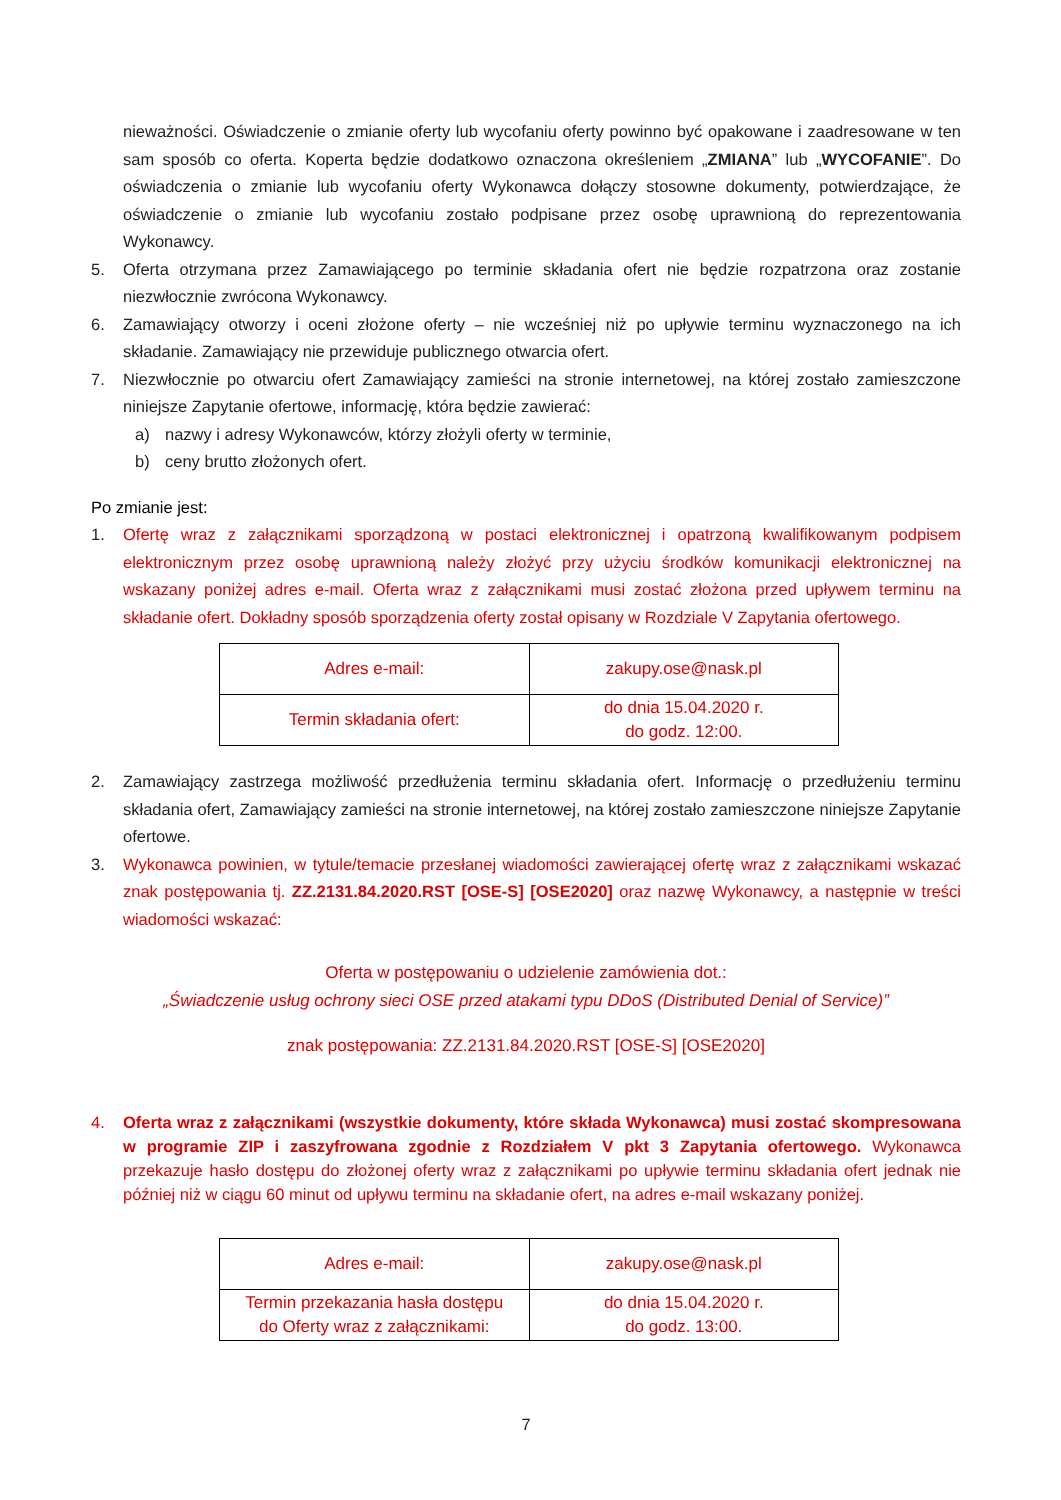nieważności. Oświadczenie o zmianie oferty lub wycofaniu oferty powinno być opakowane i zaadresowane w ten sam sposób co oferta. Koperta będzie dodatkowo oznaczona określeniem „ZMIANA” lub „WYCOFANIE”. Do oświadczenia o zmianie lub wycofaniu oferty Wykonawca dołączy stosowne dokumenty, potwierdzające, że oświadczenie o zmianie lub wycofaniu zostało podpisane przez osobę uprawnioną do reprezentowania Wykonawcy.
5. Oferta otrzymana przez Zamawiającego po terminie składania ofert nie będzie rozpatrzona oraz zostanie niezwłocznie zwrócona Wykonawcy.
6. Zamawiający otworzy i oceni złożone oferty – nie wcześniej niż po upływie terminu wyznaczonego na ich składanie. Zamawiający nie przewiduje publicznego otwarcia ofert.
7. Niezwłocznie po otwarciu ofert Zamawiający zamieści na stronie internetowej, na której zostało zamieszczone niniejsze Zapytanie ofertowe, informację, która będzie zawierać:
a) nazwy i adresy Wykonawców, którzy złożyli oferty w terminie,
b) ceny brutto złożonych ofert.
Po zmianie jest:
1. Ofertę wraz z załącznikami sporządzoną w postaci elektronicznej i opatrzoną kwalifikowanym podpisem elektronicznym przez osobę uprawnioną należy złożyć przy użyciu środków komunikacji elektronicznej na wskazany poniżej adres e-mail. Oferta wraz z załącznikami musi zostać złożona przed upływem terminu na składanie ofert. Dokładny sposób sporządzenia oferty został opisany w Rozdziale V Zapytania ofertowego.
| Adres e-mail: | zakupy.ose@nask.pl |
| Termin składania ofert: | do dnia 15.04.2020 r. do godz. 12:00. |
2. Zamawiający zastrzega możliwość przedłużenia terminu składania ofert. Informację o przedłużeniu terminu składania ofert, Zamawiający zamieści na stronie internetowej, na której zostało zamieszczone niniejsze Zapytanie ofertowe.
3. Wykonawca powinien, w tytule/temacie przesłanej wiadomości zawierającej ofertę wraz z załącznikami wskazać znak postępowania tj. ZZ.2131.84.2020.RST [OSE-S] [OSE2020] oraz nazwę Wykonawcy, a następnie w treści wiadomości wskazać:
Oferta w postępowaniu o udzielenie zamówienia dot.:
„Świadczenie usług ochrony sieci OSE przed atakami typu DDoS (Distributed Denial of Service)”
znak postępowania: ZZ.2131.84.2020.RST [OSE-S] [OSE2020]
4. Oferta wraz z załącznikami (wszystkie dokumenty, które składa Wykonawca) musi zostać skompresowana w programie ZIP i zaszyfrowana zgodnie z Rozdziałem V pkt 3 Zapytania ofertowego. Wykonawca przekazuje hasło dostępu do złożonej oferty wraz z załącznikami po upływie terminu składania ofert jednak nie później niż w ciągu 60 minut od upływu terminu na składanie ofert, na adres e-mail wskazany poniżej.
| Adres e-mail: | zakupy.ose@nask.pl |
| Termin przekazania hasła dostępu do Oferty wraz z załącznikami: | do dnia 15.04.2020 r. do godz. 13:00. |
7